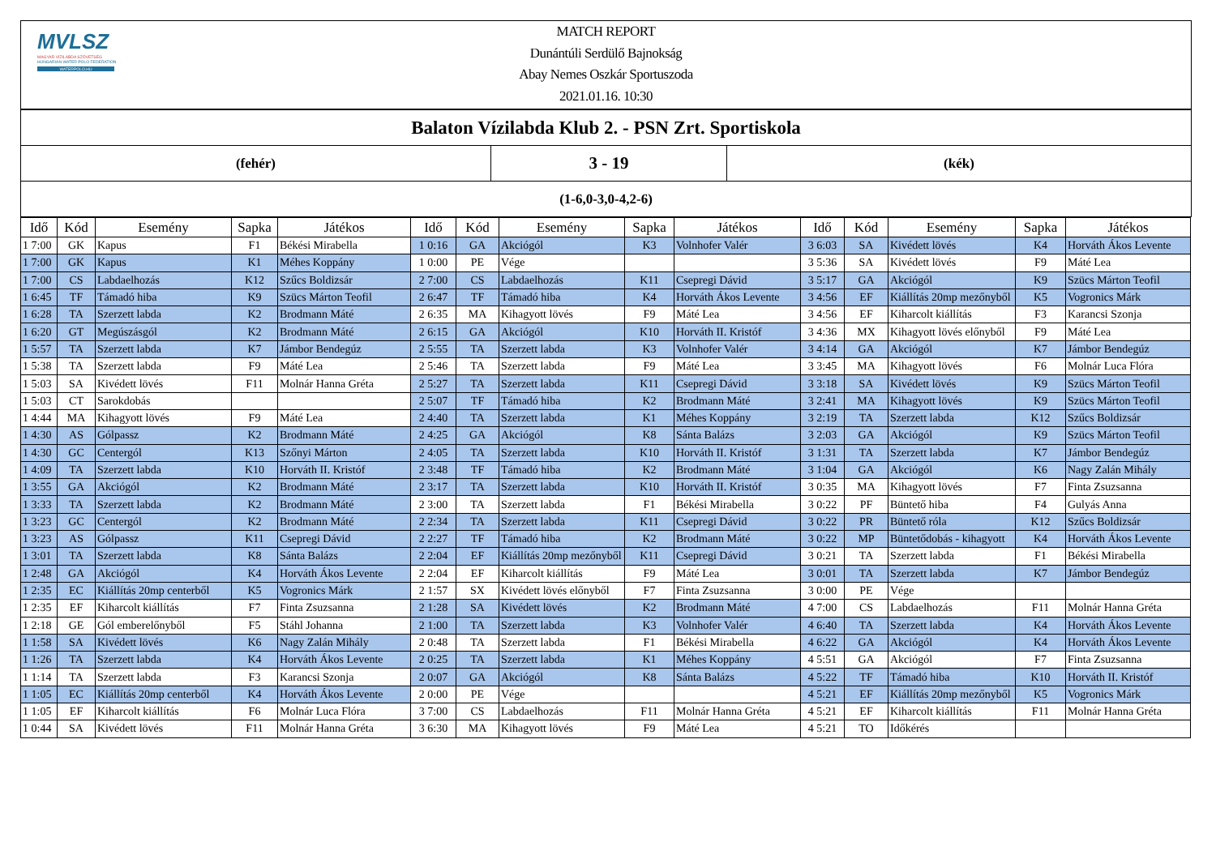MVLSZ
MAGYAR VÍZILABDA SZÖVETSÉG
HUNGARIAN WATER POLO FEDERATION
WATERPOLO.HU
MATCH REPORT
Dunántúli Serdülő Bajnokság
Abay Nemes Oszkár Sportuszoda
2021.01.16. 10:30
| Balaton Vízilabda Klub 2. - PSN Zrt. Sportiskola | | |
| (fehér) | 3 - 19 | (kék) |
| (1-6,0-3,0-4,2-6) | | |
| Idő | Kód | Esemény | Sapka | Játékos | Idő | Kód | Esemény | Sapka | Játékos | Idő | Kód | Esemény | Sapka | Játékos |
| --- | --- | --- | --- | --- | --- | --- | --- | --- | --- | --- | --- | --- | --- | --- |
| 1 7:00 | GK | Kapus | F1 | Békési Mirabella | 1 0:16 | GA | Akciógól | K3 | Volnhofer Valér | 3 6:03 | SA | Kivédett lövés | K4 | Horváth Ákos Levente |
| 1 7:00 | GK | Kapus | K1 | Méhes Koppány | 1 0:00 | PE | Vége | | | 3 5:36 | SA | Kivédett lövés | F9 | Máté Lea |
| 1 7:00 | CS | Labdaelhozás | K12 | Szűcs Boldizsár | 2 7:00 | CS | Labdaelhozás | K11 | Csepregi Dávid | 3 5:17 | GA | Akciógól | K9 | Szücs Márton Teofil |
| 1 6:45 | TF | Támadó hiba | K9 | Szücs Márton Teofil | 2 6:47 | TF | Támadó hiba | K4 | Horváth Ákos Levente | 3 4:56 | EF | Kiállítás 20mp mezőnyből | K5 | Vogronics Márk |
| 1 6:28 | TA | Szerzett labda | K2 | Brodmann Máté | 2 6:35 | MA | Kihagyott lövés | F9 | Máté Lea | 3 4:56 | EF | Kiharcolt kiállítás | F3 | Karancsi Szonja |
| 1 6:20 | GT | Megúszásgól | K2 | Brodmann Máté | 2 6:15 | GA | Akciógól | K10 | Horváth II. Kristóf | 3 4:36 | MX | Kihagyott lövés előnyből | F9 | Máté Lea |
| 1 5:57 | TA | Szerzett labda | K7 | Jámbor Bendegúz | 2 5:55 | TA | Szerzett labda | K3 | Volnhofer Valér | 3 4:14 | GA | Akciógól | K7 | Jámbor Bendegúz |
| 1 5:38 | TA | Szerzett labda | F9 | Máté Lea | 2 5:46 | TA | Szerzett labda | F9 | Máté Lea | 3 3:45 | MA | Kihagyott lövés | F6 | Molnár Luca Flóra |
| 1 5:03 | SA | Kivédett lövés | F11 | Molnár Hanna Gréta | 2 5:27 | TA | Szerzett labda | K11 | Csepregi Dávid | 3 3:18 | SA | Kivédett lövés | K9 | Szücs Márton Teofil |
| 1 5:03 | CT | Sarokdobás | | | 2 5:07 | TF | Támadó hiba | K2 | Brodmann Máté | 3 2:41 | MA | Kihagyott lövés | K9 | Szücs Márton Teofil |
| 1 4:44 | MA | Kihagyott lövés | F9 | Máté Lea | 2 4:40 | TA | Szerzett labda | K1 | Méhes Koppány | 3 2:19 | TA | Szerzett labda | K12 | Szűcs Boldizsár |
| 1 4:30 | AS | Gólpassz | K2 | Brodmann Máté | 2 4:25 | GA | Akciógól | K8 | Sánta Balázs | 3 2:03 | GA | Akciógól | K9 | Szücs Márton Teofil |
| 1 4:30 | GC | Centergól | K13 | Szőnyi Márton | 2 4:05 | TA | Szerzett labda | K10 | Horváth II. Kristóf | 3 1:31 | TA | Szerzett labda | K7 | Jámbor Bendegúz |
| 1 4:09 | TA | Szerzett labda | K10 | Horváth II. Kristóf | 2 3:48 | TF | Támadó hiba | K2 | Brodmann Máté | 3 1:04 | GA | Akciógól | K6 | Nagy Zalán Mihály |
| 1 3:55 | GA | Akciógól | K2 | Brodmann Máté | 2 3:17 | TA | Szerzett labda | K10 | Horváth II. Kristóf | 3 0:35 | MA | Kihagyott lövés | F7 | Finta Zsuzsanna |
| 1 3:33 | TA | Szerzett labda | K2 | Brodmann Máté | 2 3:00 | TA | Szerzett labda | F1 | Békési Mirabella | 3 0:22 | PF | Büntető hiba | F4 | Gulyás Anna |
| 1 3:23 | GC | Centergól | K2 | Brodmann Máté | 2 2:34 | TA | Szerzett labda | K11 | Csepregi Dávid | 3 0:22 | PR | Büntető róla | K12 | Szűcs Boldizsár |
| 1 3:23 | AS | Gólpassz | K11 | Csepregi Dávid | 2 2:27 | TF | Támadó hiba | K2 | Brodmann Máté | 3 0:22 | MP | Büntetődobás - kihagyott | K4 | Horváth Ákos Levente |
| 1 3:01 | TA | Szerzett labda | K8 | Sánta Balázs | 2 2:04 | EF | Kiállítás 20mp mezőnyből | K11 | Csepregi Dávid | 3 0:21 | TA | Szerzett labda | F1 | Békési Mirabella |
| 1 2:48 | GA | Akciógól | K4 | Horváth Ákos Levente | 2 2:04 | EF | Kiharcolt kiállítás | F9 | Máté Lea | 3 0:01 | TA | Szerzett labda | K7 | Jámbor Bendegúz |
| 1 2:35 | EC | Kiállítás 20mp centerből | K5 | Vogronics Márk | 2 1:57 | SX | Kivédett lövés előnyből | F7 | Finta Zsuzsanna | 3 0:00 | PE | Vége | | |
| 1 2:35 | EF | Kiharcolt kiállítás | F7 | Finta Zsuzsanna | 2 1:28 | SA | Kivédett lövés | K2 | Brodmann Máté | 4 7:00 | CS | Labdaelhozás | F11 | Molnár Hanna Gréta |
| 1 2:18 | GE | Gól emberelőnyből | F5 | Stáhl Johanna | 2 1:00 | TA | Szerzett labda | K3 | Volnhofer Valér | 4 6:40 | TA | Szerzett labda | K4 | Horváth Ákos Levente |
| 1 1:58 | SA | Kivédett lövés | K6 | Nagy Zalán Mihály | 2 0:48 | TA | Szerzett labda | F1 | Békési Mirabella | 4 6:22 | GA | Akciógól | K4 | Horváth Ákos Levente |
| 1 1:26 | TA | Szerzett labda | K4 | Horváth Ákos Levente | 2 0:25 | TA | Szerzett labda | K1 | Méhes Koppány | 4 5:51 | GA | Akciógól | F7 | Finta Zsuzsanna |
| 1 1:14 | TA | Szerzett labda | F3 | Karancsi Szonja | 2 0:07 | GA | Akciógól | K8 | Sánta Balázs | 4 5:22 | TF | Támadó hiba | K10 | Horváth II. Kristóf |
| 1 1:05 | EC | Kiállítás 20mp centerből | K4 | Horváth Ákos Levente | 2 0:00 | PE | Vége | | | 4 5:21 | EF | Kiállítás 20mp mezőnyből | K5 | Vogronics Márk |
| 1 1:05 | EF | Kiharcolt kiállítás | F6 | Molnár Luca Flóra | 3 7:00 | CS | Labdaelhozás | F11 | Molnár Hanna Gréta | 4 5:21 | EF | Kiharcolt kiállítás | F11 | Molnár Hanna Gréta |
| 1 0:44 | SA | Kivédett lövés | F11 | Molnár Hanna Gréta | 3 6:30 | MA | Kihagyott lövés | F9 | Máté Lea | 4 5:21 | TO | Időkérés | | |